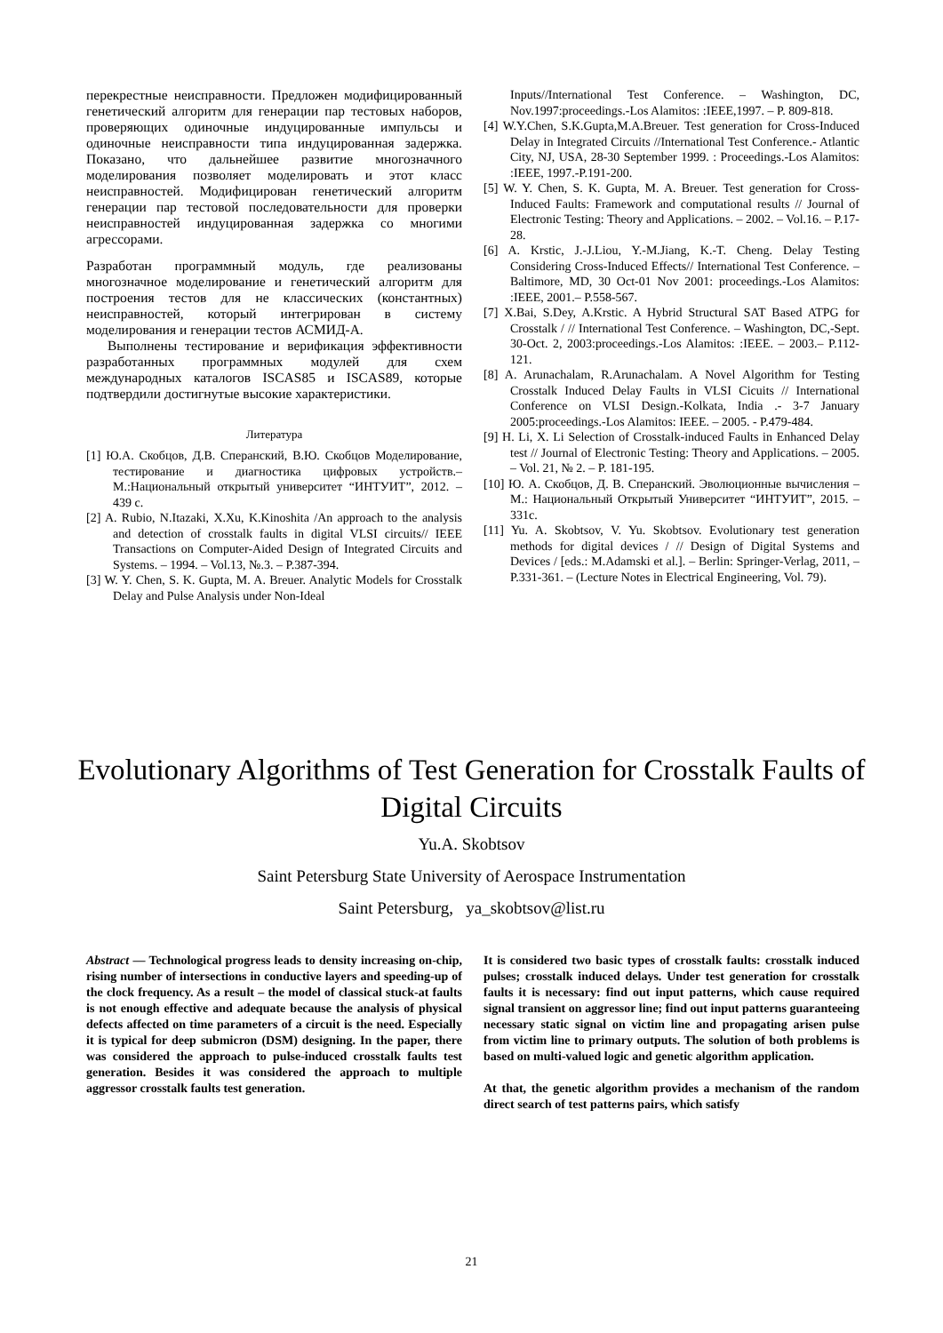перекрестные неисправности. Предложен модифицированный генетический алгоритм для генерации пар тестовых наборов, проверяющих одиночные индуцированные импульсы и одиночные неисправности типа индуцированная задержка. Показано, что дальнейшее развитие многозначного моделирования позволяет моделировать и этот класс неисправностей. Модифицирован генетический алгоритм генерации пар тестовой последовательности для проверки неисправностей индуцированная задержка со многими агрессорами.
Разработан программный модуль, где реализованы многозначное моделирование и генетический алгоритм для построения тестов для не классических (константных) неисправностей, который интегрирован в систему моделирования и генерации тестов АСМИД-А.
Выполнены тестирование и верификация эффективности разработанных программных модулей для схем международных каталогов ISCAS85 и ISCAS89, которые подтвердили достигнутые высокие характеристики.
Литература
[1] Ю.А. Скобцов, Д.В. Сперанский, В.Ю. Скобцов Моделирование, тестирование и диагностика цифровых устройств.–М.:Национальный открытый университет “ИНТУИТ”, 2012. – 439 с.
[2] A. Rubio, N.Itazaki, X.Xu, K.Kinoshita /An approach to the analysis and detection of crosstalk faults in digital VLSI circuits// IEEE Transactions on Computer-Aided Design of Integrated Circuits and Systems. – 1994. – Vol.13, №.3. – P.387-394.
[3] W. Y. Chen, S. K. Gupta, M. A. Breuer. Analytic Models for Crosstalk Delay and Pulse Analysis under Non-Ideal
Inputs//International Test Conference. – Washington, DC, Nov.1997:proceedings.-Los Alamitos: :IEEE,1997. – P. 809-818.
[4] W.Y.Chen, S.K.Gupta,M.A.Breuer. Test generation for Cross-Induced Delay in Integrated Circuits //International Test Conference.- Atlantic City, NJ, USA, 28-30 September 1999. : Proceedings.-Los Alamitos: :IEEE, 1997.-P.191-200.
[5] W. Y. Chen, S. K. Gupta, M. A. Breuer. Test generation for Cross-Induced Faults: Framework and computational results // Journal of Electronic Testing: Theory and Applications. – 2002. – Vol.16. – P.17-28.
[6] A. Krstic, J.-J.Liou, Y.-M.Jiang, K.-T. Cheng. Delay Testing Considering Cross-Induced Effects// International Test Conference. –Baltimore, MD, 30 Oct-01 Nov 2001: proceedings.-Los Alamitos: :IEEE, 2001.– P.558-567.
[7] X.Bai, S.Dey, A.Krstic. A Hybrid Structural SAT Based ATPG for Crosstalk / // International Test Conference. – Washington, DC,-Sept. 30-Oct. 2, 2003:proceedings.-Los Alamitos: :IEEE. – 2003.– P.112-121.
[8] A. Arunachalam, R.Arunachalam. A Novel Algorithm for Testing Crosstalk Induced Delay Faults in VLSI Cicuits // International Conference on VLSI Design.-Kolkata, India .- 3-7 January 2005:proceedings.-Los Alamitos: IEEE. – 2005. - P.479-484.
[9] H. Li, X. Li Selection of Crosstalk-induced Faults in Enhanced Delay test // Journal of Electronic Testing: Theory and Applications. – 2005. – Vol. 21, № 2. – P. 181-195.
[10] Ю. А. Скобцов, Д. В. Сперанский. Эволюционные вычисления – М.: Национальный Открытый Университет “ИНТУИТ”, 2015. – 331с.
[11] Yu. A. Skobtsov, V. Yu. Skobtsov. Evolutionary test generation methods for digital devices / // Design of Digital Systems and Devices / [eds.: M.Adamski et al.]. – Berlin: Springer-Verlag, 2011, – P.331-361. – (Lecture Notes in Electrical Engineering, Vol. 79).
Evolutionary Algorithms of Test Generation for Crosstalk Faults of Digital Circuits
Yu.A. Skobtsov
Saint Petersburg State University of Aerospace Instrumentation
Saint Petersburg, ya_skobtsov@list.ru
Abstract — Technological progress leads to density increasing on-chip, rising number of intersections in conductive layers and speeding-up of the clock frequency. As a result – the model of classical stuck-at faults is not enough effective and adequate because the analysis of physical defects affected on time parameters of a circuit is the need. Especially it is typical for deep submicron (DSM) designing. In the paper, there was considered the approach to pulse-induced crosstalk faults test generation. Besides it was considered the approach to multiple aggressor crosstalk faults test generation.
It is considered two basic types of crosstalk faults: crosstalk induced pulses; crosstalk induced delays. Under test generation for crosstalk faults it is necessary: find out input patterns, which cause required signal transient on aggressor line; find out input patterns guaranteeing necessary static signal on victim line and propagating arisen pulse from victim line to primary outputs. The solution of both problems is based on multi-valued logic and genetic algorithm application.
At that, the genetic algorithm provides a mechanism of the random direct search of test patterns pairs, which satisfy
21